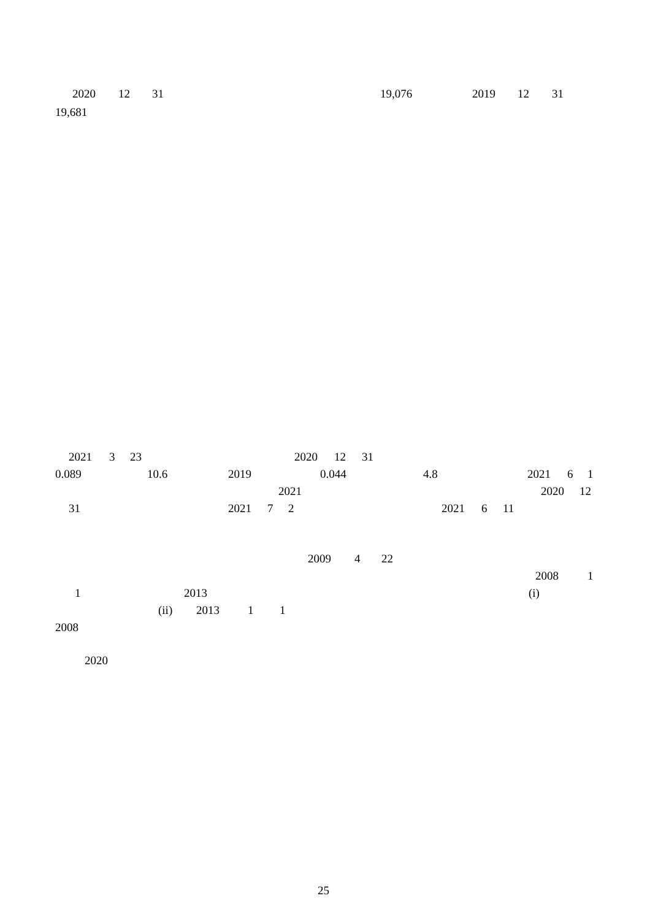2020 12 31 19,076 2019 12 31
19,681
2021 3 23 2020 12 31
0.089 10.6 2019 0.044 4.8 2021 6 1
2021 2020 12
31 2021 7 2 2021 6 11
2009 4 22
2008 1
1 2013 (i)
(ii) 2013 1 1
2008
2020
25